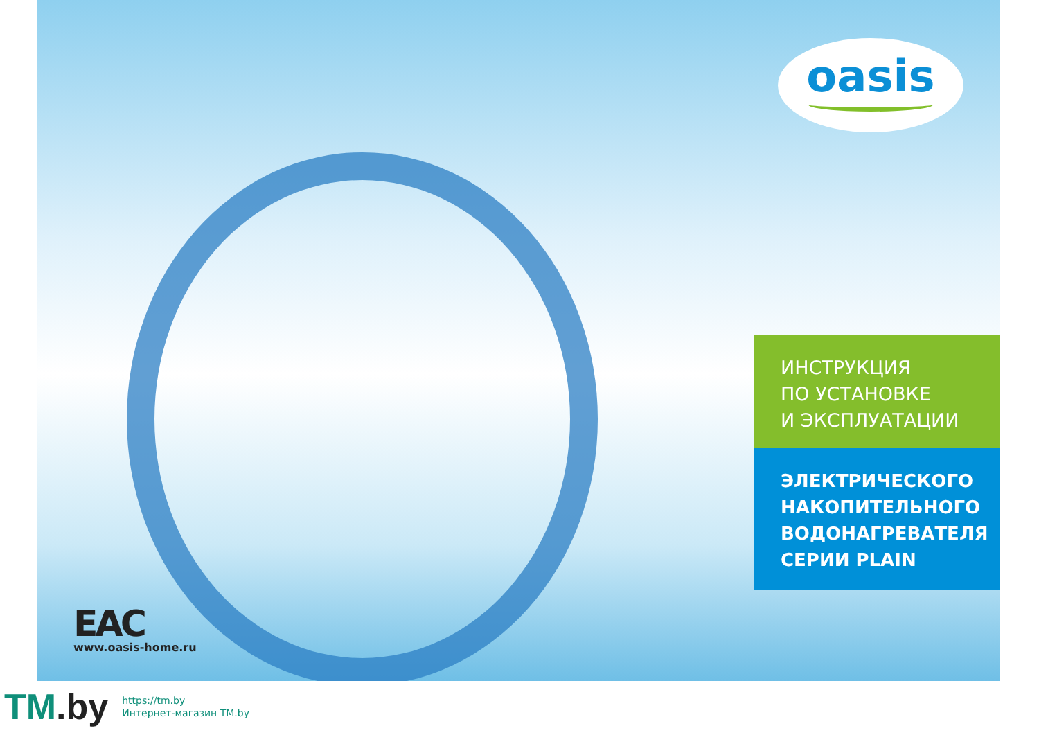oasis
ИНСТРУКЦИЯ
ПО УСТАНОВКЕ
И ЭКСПЛУАТАЦИИ
ЭЛЕКТРИЧЕСКОГО
НАКОПИТЕЛЬНОГО
ВОДОНАГРЕВАТЕЛЯ
СЕРИИ PLAIN
EAC
www.oasis-home.ru
TM.by
https://tm.by
Интернет-магазин TM.by